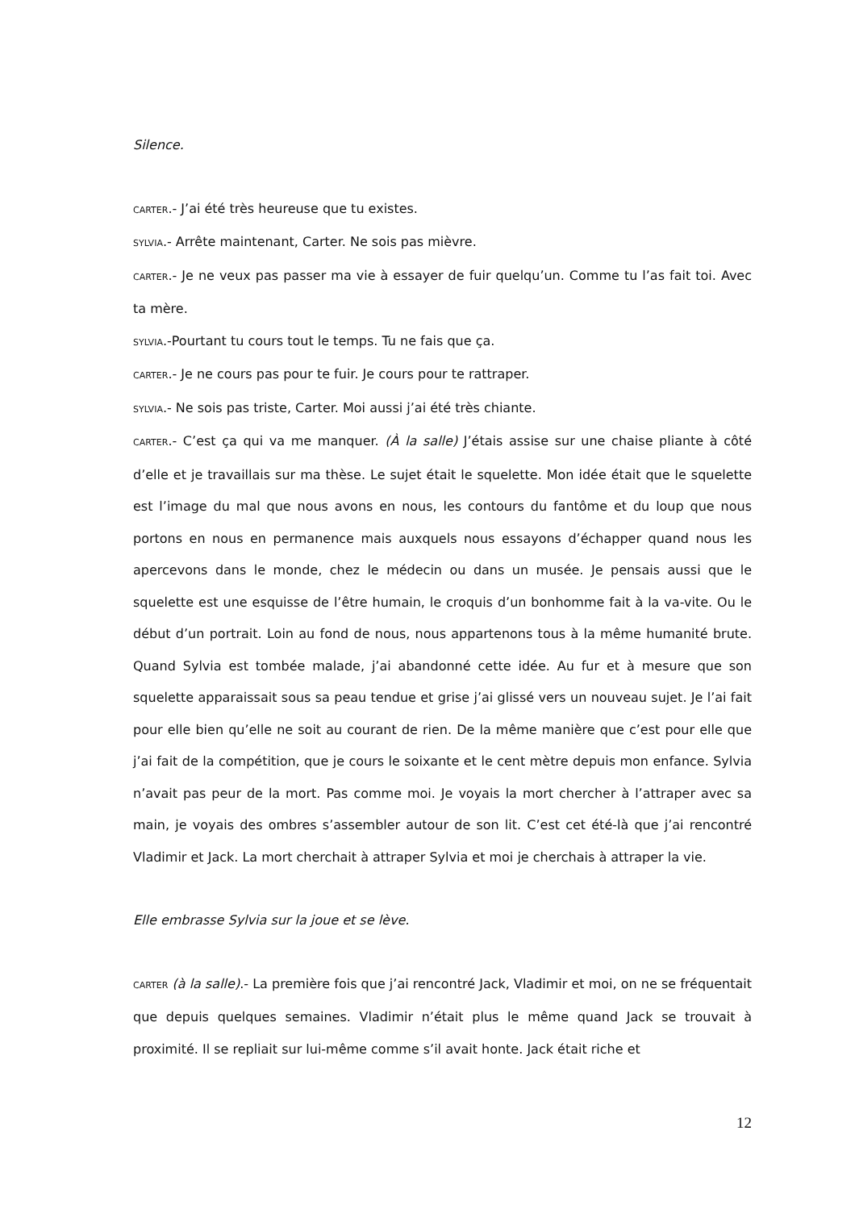Silence.
CARTER.- J’ai été très heureuse que tu existes.
SYLVIA.- Arrête maintenant, Carter. Ne sois pas mièvre.
CARTER.- Je ne veux pas passer ma vie à essayer de fuir quelqu’un. Comme tu l’as fait toi. Avec ta mère.
SYLVIA.-Pourtant tu cours tout le temps. Tu ne fais que ça.
CARTER.- Je ne cours pas pour te fuir. Je cours pour te rattraper.
SYLVIA.- Ne sois pas triste, Carter. Moi aussi j’ai été très chiante.
CARTER.- C’est ça qui va me manquer. (À la salle) J’étais assise sur une chaise pliante à côté d’elle et je travaillais sur ma thèse. Le sujet était le squelette. Mon idée était que le squelette est l’image du mal que nous avons en nous, les contours du fantôme et du loup que nous portons en nous en permanence mais auxquels nous essayons d’échapper quand nous les apercevons dans le monde, chez le médecin ou dans un musée. Je pensais aussi que le squelette est une esquisse de l’être humain, le croquis d’un bonhomme fait à la va-vite. Ou le début d’un portrait. Loin au fond de nous, nous appartenons tous à la même humanité brute. Quand Sylvia est tombée malade, j’ai abandonné cette idée. Au fur et à mesure que son squelette apparaissait sous sa peau tendue et grise j’ai glissé vers un nouveau sujet. Je l’ai fait pour elle bien qu’elle ne soit au courant de rien. De la même manière que c’est pour elle que j’ai fait de la compétition, que je cours le soixante et le cent mètre depuis mon enfance. Sylvia n’avait pas peur de la mort. Pas comme moi. Je voyais la mort chercher à l’attraper avec sa main, je voyais des ombres s’assembler autour de son lit. C’est cet été-là que j’ai rencontré Vladimir et Jack. La mort cherchait à attraper Sylvia et moi je cherchais à attraper la vie.
Elle embrasse Sylvia sur la joue et se lève.
CARTER (à la salle).- La première fois que j’ai rencontré Jack, Vladimir et moi, on ne se fréquentait que depuis quelques semaines. Vladimir n’était plus le même quand Jack se trouvait à proximité. Il se repliait sur lui-même comme s’il avait honte. Jack était riche et
12